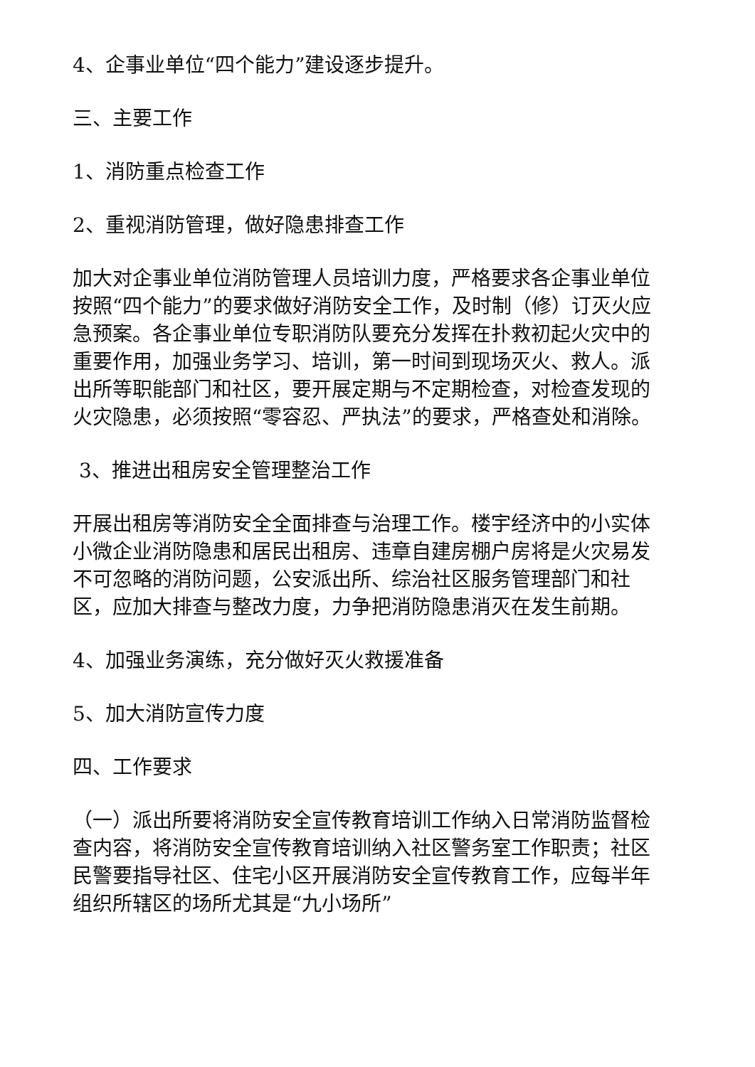4、企事业单位“四个能力”建设逐步提升。
三、主要工作
1、消防重点检查工作
2、重视消防管理，做好隐患排查工作
加大对企事业单位消防管理人员培训力度，严格要求各企事业单位按照“四个能力”的要求做好消防安全工作，及时制（修）订灭火应急预案。各企事业单位专职消防队要充分发挥在扑救初起火灾中的重要作用，加强业务学习、培训，第一时间到现场灭火、救人。派出所等职能部门和社区，要开展定期与不定期检查，对检查发现的火灾隐患，必须按照“零容忍、严执法”的要求，严格查处和消除。
3、推进出租房安全管理整治工作
开展出租房等消防安全全面排查与治理工作。楼宇经济中的小实体小微企业消防隐患和居民出租房、违章自建房棚户房将是火灾易发不可忽略的消防问题，公安派出所、综治社区服务管理部门和社区，应加大排查与整改力度，力争把消防隐患消灭在发生前期。
4、加强业务演练，充分做好灭火救援准备
5、加大消防宣传力度
四、工作要求
（一）派出所要将消防安全宣传教育培训工作纳入日常消防监督检查内容，将消防安全宣传教育培训纳入社区警务室工作职责；社区民警要指导社区、住宅小区开展消防安全宣传教育工作，应每半年组织所辖区的场所尤其是“九小场所”